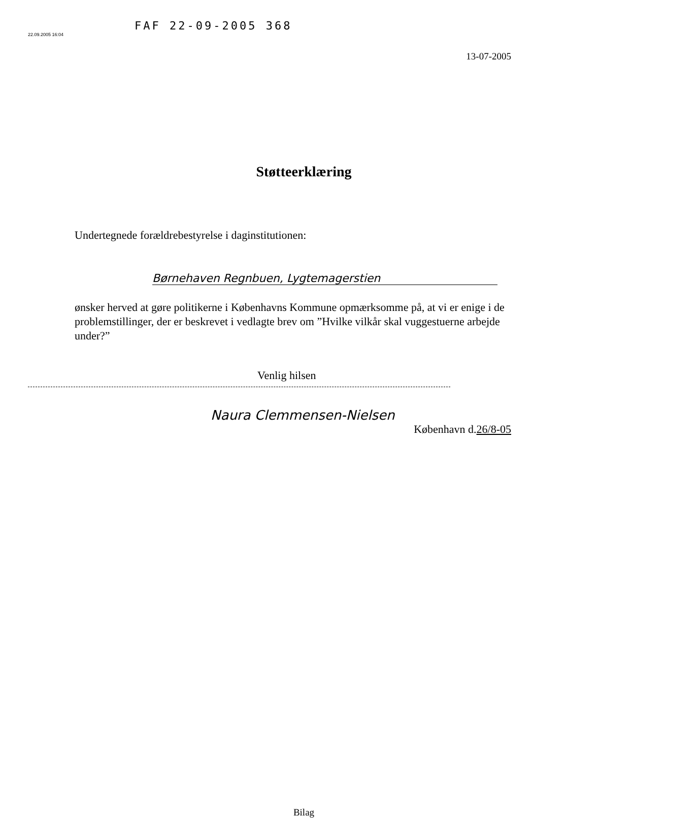FAF 22-09-2005 368
22.09.2005 16:04
13-07-2005
Støtteerklæring
Undertegnede forældrebestyrelse i daginstitutionen:
Børnehaven Regnbuen, Lygtemagerstien
ønsker herved at gøre politikerne i Københavns Kommune opmærksomme på, at vi er enige i de problemstillinger, der er beskrevet i vedlagte brev om ”Hvilke vilkår skal vuggestuerne arbejde under?”
Venlig hilsen
Naura Clemmensen-Nielsen
København d.26/8-05
Bilag